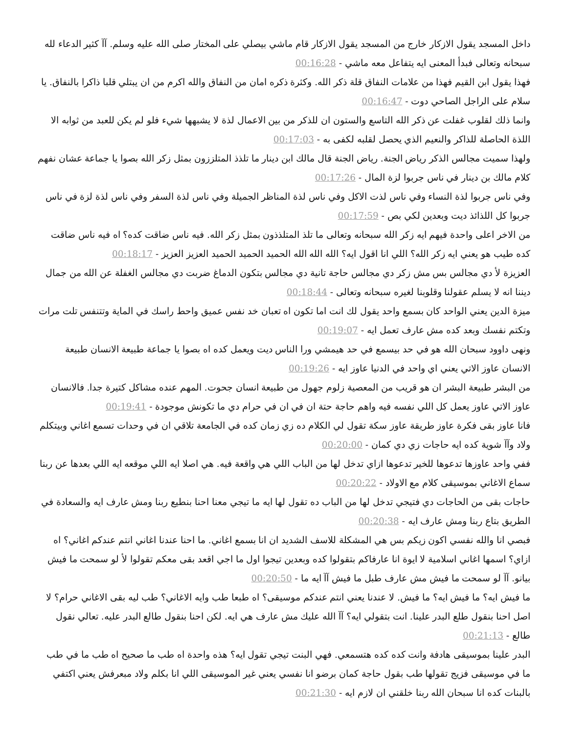داخل المسجد يقول الازكار خارج من المسجد يقول الازكار قام ماشي بيصلي على المختار صلى الله عليه وسلم. آآ كثير الدعاء لله سبحانه وتعالى فبدأ المعنى ايه يتفاعل معه ماشي - 00:16:28
فهذا يقول ابن القيم فهذا من علامات النفاق قلة ذكر الله. وكثرة ذكره امان من النفاق والله اكرم من ان يبتلي قلبا ذاكرا بالنفاق. يا سلام على الراجل الصاحي دوت - 00:16:47
وانما ذلك لقلوب غفلت عن ذكر الله التاسع والستون ان للذكر من بين الاعمال لذة لا يشبهها شيء فلو لم يكن للعبد من ثوابه الا اللذة الحاصلة للذاكر والنعيم الذي يحصل لقلبه لكفى به - 00:17:03
ولهذا سميت مجالس الذكر رياض الجنة. رياض الجنة قال مالك ابن دينار ما تلذذ المتلززون بمثل زكر الله بصوا يا جماعة عشان نفهم كلام مالك بن دينار في ناس جربوا لزة المال - 00:17:26
وفي ناس جربوا لذة النساء وفي ناس لذت الاكل وفي ناس لذة المناظر الجميلة وفي ناس لذة السفر وفي ناس لذة لزة في ناس جربوا كل اللذائذ ديت وبعدين لكي بص - 00:17:59
من الاخر اعلى واحدة فيهم ايه زكر الله سبحانه وتعالى ما تلذ المتلذذون بمثل زكر الله. فيه ناس ضاقت كده؟ اه فيه ناس ضاقت كده طيب هو يعني ايه زكر الله؟ اللي انا اقول ايه؟ الله الله الله الحميد الحميد الحميد العزيز العزيز - 00:18:17
العزيزة لأ دي مجالس بس مش زكر دي مجالس حاجة تانية دي مجالس بتكون الدماغ ضربت دي مجالس الغفلة عن الله من جمال ديننا انه لا يسلم عقولنا وقلوبنا لغيره سبحانه وتعالى - 00:18:44
ميزة الدين يعني الواحد كان بسمع واحد يقول لك انت اما تكون اه تعبان خد نفس عميق واحط راسك في الماية وتتنفس تلت مرات وتكتم نفسك وبعد كده مش عارف تعمل ايه - 00:19:07
ونهى داوود سبحان الله هو في حد بيسمع في حد هيمشي ورا الناس ديت ويعمل كده اه بصوا يا جماعة طبيعة الانسان طبيعة الانسان عاوز الاتي يعني اي واحد في الدنيا عاوز ايه - 00:19:26
من البشر طبيعة البشر ان هو قريب من المعصية زلوم جهول من طبيعة انسان جحوت. المهم عنده مشاكل كتيرة جدا. فالانسان عاوز الاتي عاوز يعمل كل اللي نفسه فيه واهم حاجة حتة ان في ان في حرام دي ما تكونش موجودة - 00:19:41
فانا عاوز بقى فكرة عاوز طريقة عاوز سكة تقول لي الكلام ده زي زمان كده في الجامعة تلاقي ان في وحدات تسمع اغاني وبيتكلم ولاد وآآ شوية كده ايه حاجات زي دي كمان - 00:20:00
ففي واحد عاوزها تدعوها للخير تدعوها ازاي تدخل لها من الباب اللي هي واقعة فيه. هي اصلا ايه اللي موقعه ايه اللي بعدها عن ربنا سماع الاغاني بموسيقى كلام مع الاولاد - 00:20:22
حاجات بقى من الحاجات دي فتيجي تدخل لها من الباب ده تقول لها ايه ما تيجي معنا احنا بنطيع ربنا ومش عارف ايه والسعادة في الطريق بتاع ربنا ومش عارف ايه - 00:20:38
فبصي انا والله نفسي اكون زيكم بس هي المشكلة للاسف الشديد ان انا بسمع اغاني. ما احنا عندنا اغاني انتم عندكم اغاني؟ اه ازاي؟ اسمها اغاني اسلامية لا ايوة انا عارفاكم بتقولوا كده وبعدين تيجوا اول ما اجي اقعد بقى معكم تقولوا لأ لو سمحت ما فيش بيانو. آآ لو سمحت ما فيش مش عارف طبل ما فيش آآ ايه ما - 00:20:50
ما فيش ايه؟ ما فيش ايه؟ ما فيش. لا عندنا يعني انتم عندكم موسيقى؟ اه طبعا طب وايه الاغاني؟ طب ليه بقى الاغاني حرام؟ لا اصل احنا بنقول طلع البدر علينا. انت بتقولي ايه؟ آآ الله عليك مش عارف هي ايه. لكن احنا بنقول طالع البدر عليه. تعالي نقول طالع - 00:21:13
البدر علينا بموسيقى هادفة وانت كده كده هتسمعي. فهي البنت تيجي تقول ايه؟ هذه واحدة اه طب ما صحيح اه طب ما في طب ما في موسيقى فزيج تقولها طب بقول حاجة كمان برضو انا نفسي يعني غير الموسيقى اللي انا بكلم ولاد مبعرفش يعني اكتفي بالبنات كده انا سبحان الله ربنا خلقني ان لازم ايه - 00:21:30